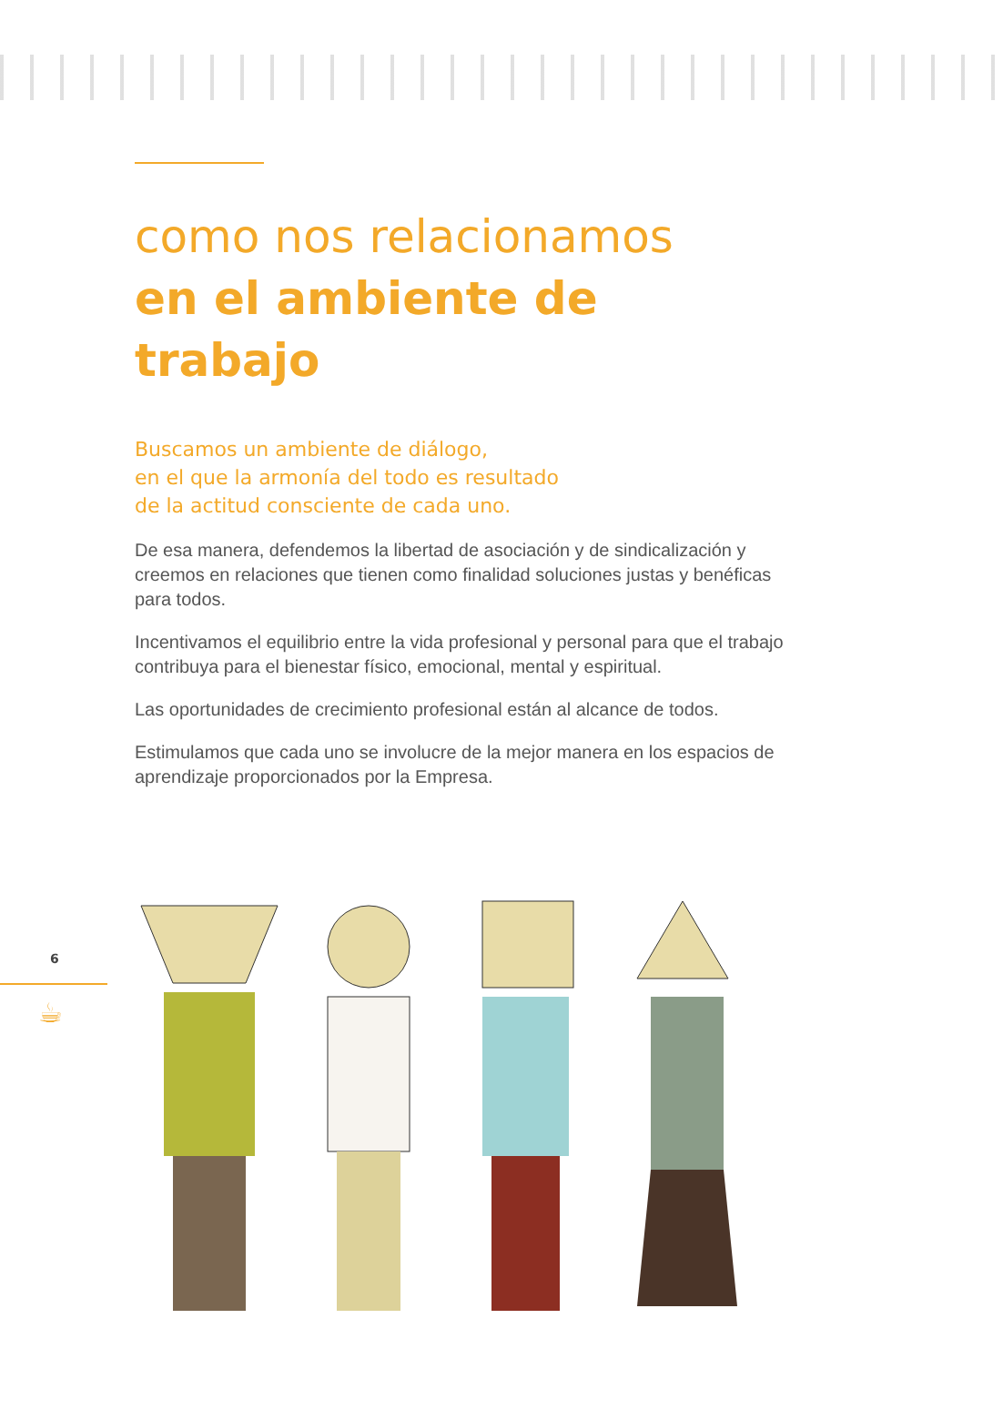como nos relacionamos
en el ambiente de trabajo
Buscamos un ambiente de diálogo,
en el que la armonía del todo es resultado
de la actitud consciente de cada uno.
De esa manera, defendemos la libertad de asociación y de sindicalización y creemos en relaciones que tienen como finalidad soluciones justas y benéficas para todos.
Incentivamos el equilibrio entre la vida profesional y personal para que el trabajo contribuya para el bienestar físico, emocional, mental y espiritual.
Las oportunidades de crecimiento profesional están al alcance de todos.
Estimulamos que cada uno se involucre de la mejor manera en los espacios de aprendizaje proporcionados por la Empresa.
6
☕